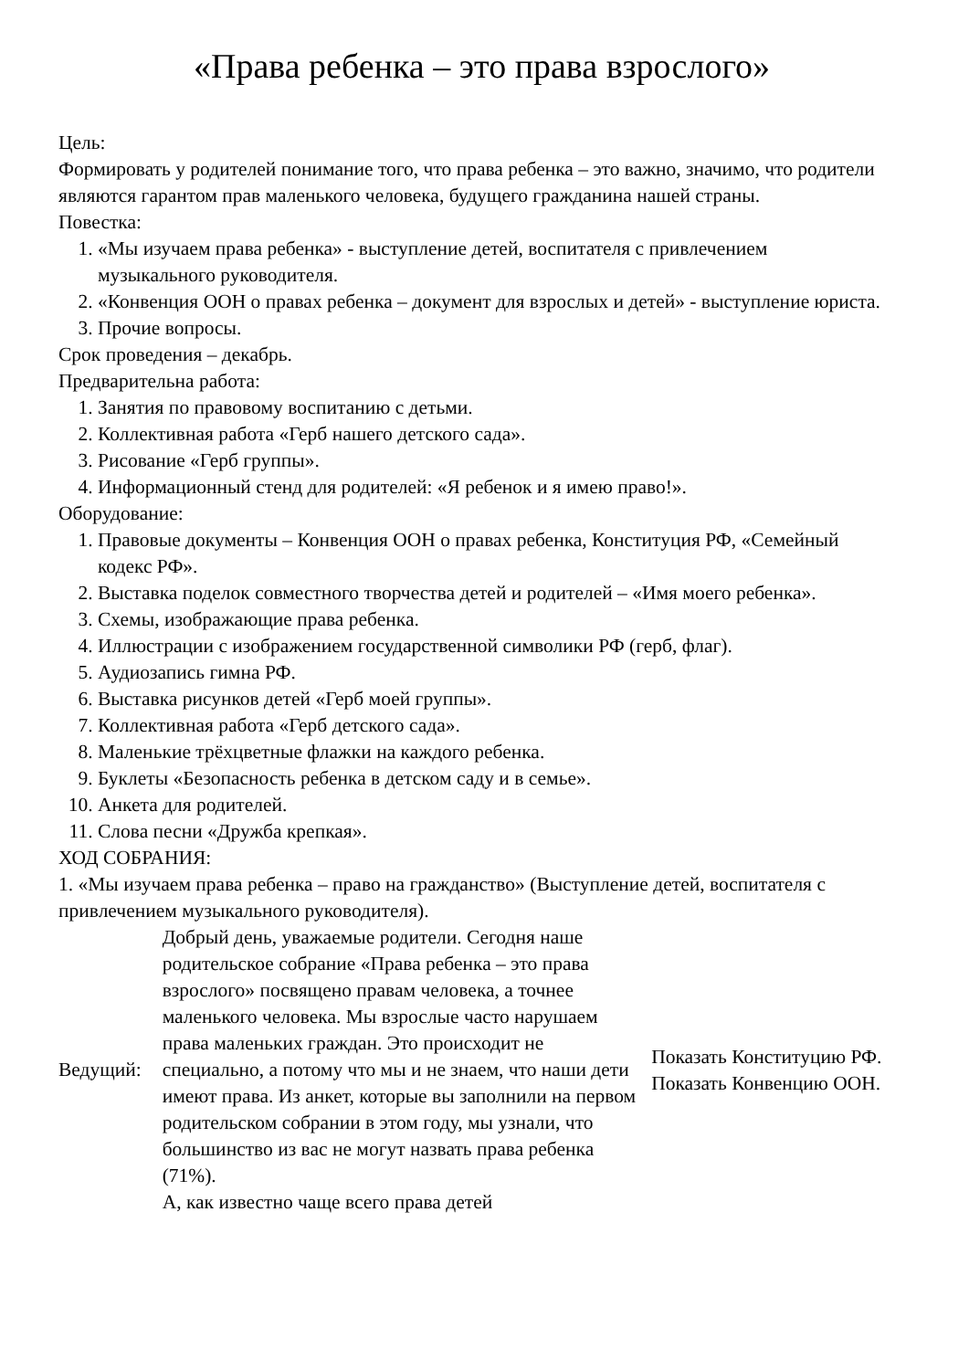«Права ребенка – это права взрослого»
Цель:
Формировать у родителей понимание того, что права ребенка – это важно, значимо, что родители являются гарантом прав маленького человека, будущего гражданина нашей страны.
Повестка:
1. «Мы изучаем права ребенка» - выступление детей, воспитателя с привлечением музыкального руководителя.
2. «Конвенция ООН о правах ребенка – документ для взрослых и детей» - выступление юриста.
3. Прочие вопросы.
Срок проведения – декабрь.
Предварительна работа:
1. Занятия по правовому воспитанию с детьми.
2. Коллективная работа «Герб нашего детского сада».
3. Рисование «Герб группы».
4. Информационный стенд для родителей: «Я ребенок и я имею право!».
Оборудование:
1. Правовые документы – Конвенция ООН о правах ребенка, Конституция РФ, «Семейный кодекс РФ».
2. Выставка поделок совместного творчества детей и родителей – «Имя моего ребенка».
3. Схемы, изображающие права ребенка.
4. Иллюстрации с изображением государственной символики РФ (герб, флаг).
5. Аудиозапись гимна РФ.
6. Выставка рисунков детей «Герб моей группы».
7. Коллективная работа «Герб детского сада».
8. Маленькие трёхцветные флажки на каждого ребенка.
9. Буклеты «Безопасность ребенка в детском саду и в семье».
10. Анкета для родителей.
11. Слова песни «Дружба крепкая».
ХОД СОБРАНИЯ:
1. «Мы изучаем права ребенка – право на гражданство» (Выступление детей, воспитателя с привлечением музыкального руководителя).
| Ведущий: | Добрый день, уважаемые родители. Сегодня наше родительское собрание «Права ребенка – это права взрослого» посвящено правам человека, а точнее маленького человека. Мы взрослые часто нарушаем права маленьких граждан. Это происходит не специально, а потому что мы и не знаем, что наши дети имеют права. Из анкет, которые вы заполнили на первом родительском собрании в этом году, мы узнали, что большинство из вас не могут назвать права ребенка (71%). А, как известно чаще всего права детей | Показать Конституцию РФ. Показать Конвенцию ООН. |